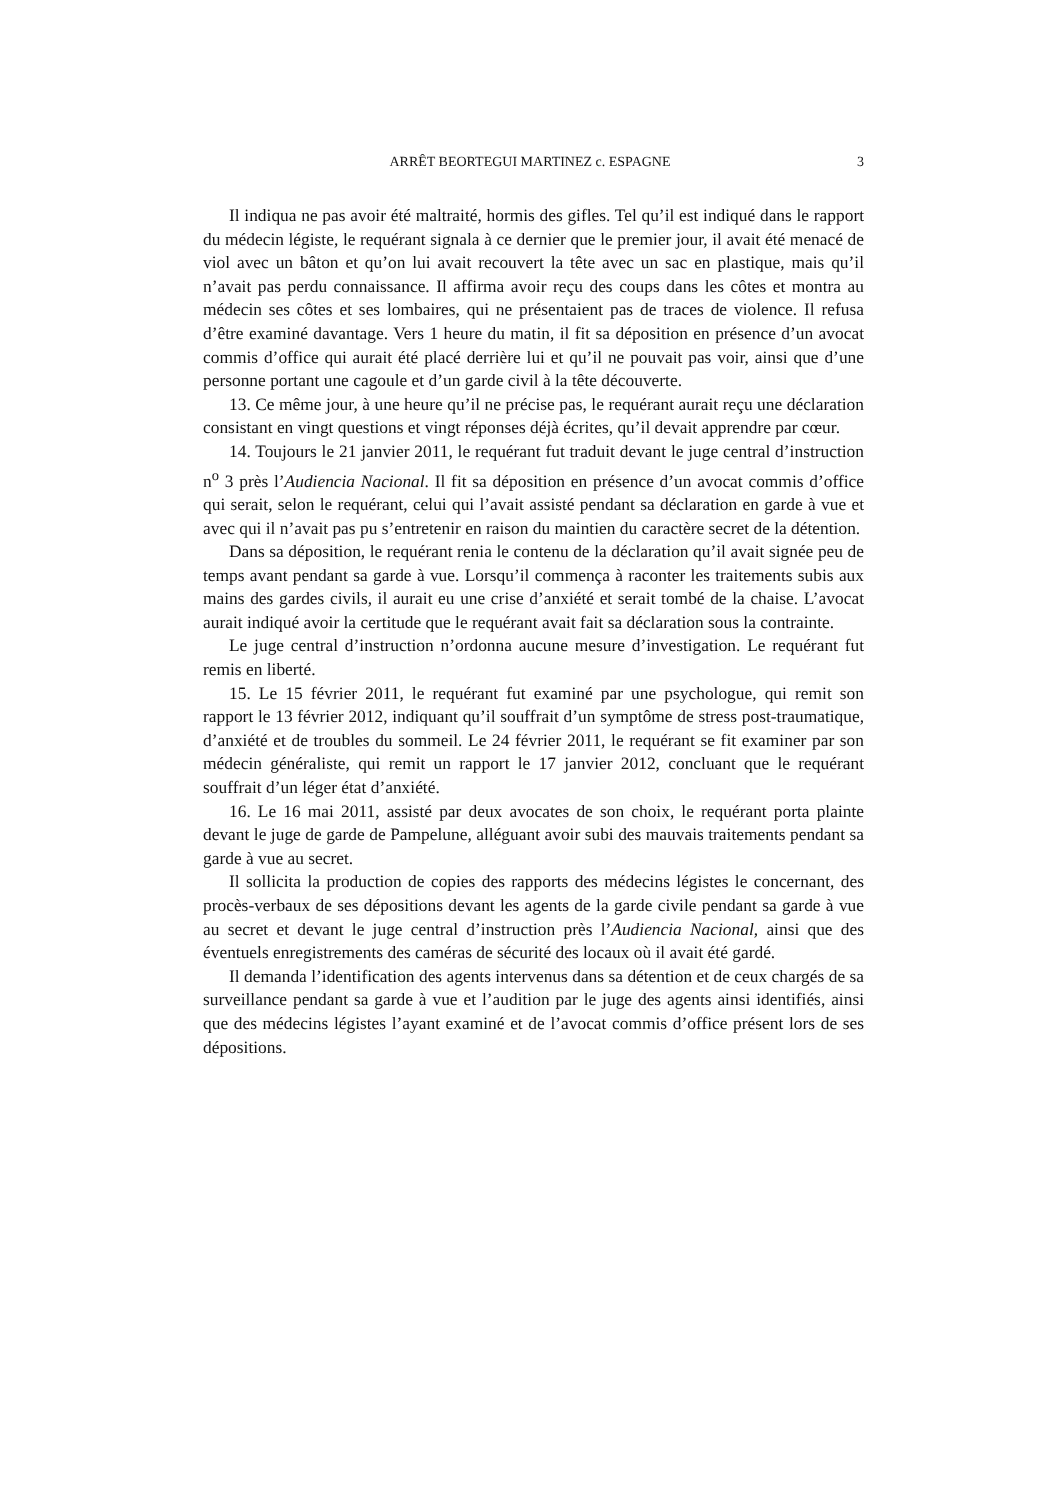ARRÊT BEORTEGUI MARTINEZ c. ESPAGNE 3
Il indiqua ne pas avoir été maltraité, hormis des gifles. Tel qu’il est indiqué dans le rapport du médecin légiste, le requérant signala à ce dernier que le premier jour, il avait été menacé de viol avec un bâton et qu’on lui avait recouvert la tête avec un sac en plastique, mais qu’il n’avait pas perdu connaissance. Il affirma avoir reçu des coups dans les côtes et montra au médecin ses côtes et ses lombaires, qui ne présentaient pas de traces de violence. Il refusa d’être examiné davantage. Vers 1 heure du matin, il fit sa déposition en présence d’un avocat commis d’office qui aurait été placé derrière lui et qu’il ne pouvait pas voir, ainsi que d’une personne portant une cagoule et d’un garde civil à la tête découverte.
13. Ce même jour, à une heure qu’il ne précise pas, le requérant aurait reçu une déclaration consistant en vingt questions et vingt réponses déjà écrites, qu’il devait apprendre par cœur.
14. Toujours le 21 janvier 2011, le requérant fut traduit devant le juge central d’instruction n<sup>o</sup> 3 près l’Audiencia Nacional. Il fit sa déposition en présence d’un avocat commis d’office qui serait, selon le requérant, celui qui l’avait assisté pendant sa déclaration en garde à vue et avec qui il n’avait pas pu s’entretenir en raison du maintien du caractère secret de la détention.
Dans sa déposition, le requérant renia le contenu de la déclaration qu’il avait signée peu de temps avant pendant sa garde à vue. Lorsqu’il commença à raconter les traitements subis aux mains des gardes civils, il aurait eu une crise d’anxiété et serait tombé de la chaise. L’avocat aurait indiqué avoir la certitude que le requérant avait fait sa déclaration sous la contrainte.
Le juge central d’instruction n’ordonna aucune mesure d’investigation. Le requérant fut remis en liberté.
15. Le 15 février 2011, le requérant fut examiné par une psychologue, qui remit son rapport le 13 février 2012, indiquant qu’il souffrait d’un symptôme de stress post-traumatique, d’anxiété et de troubles du sommeil. Le 24 février 2011, le requérant se fit examiner par son médecin généraliste, qui remit un rapport le 17 janvier 2012, concluant que le requérant souffrait d’un léger état d’anxiété.
16. Le 16 mai 2011, assisté par deux avocates de son choix, le requérant porta plainte devant le juge de garde de Pampelune, alléguant avoir subi des mauvais traitements pendant sa garde à vue au secret.
Il sollicita la production de copies des rapports des médecins légistes le concernant, des procès-verbaux de ses dépositions devant les agents de la garde civile pendant sa garde à vue au secret et devant le juge central d’instruction près l’Audiencia Nacional, ainsi que des éventuels enregistrements des caméras de sécurité des locaux où il avait été gardé.
Il demanda l’identification des agents intervenus dans sa détention et de ceux chargés de sa surveillance pendant sa garde à vue et l’audition par le juge des agents ainsi identifiés, ainsi que des médecins légistes l’ayant examiné et de l’avocat commis d’office présent lors de ses dépositions.